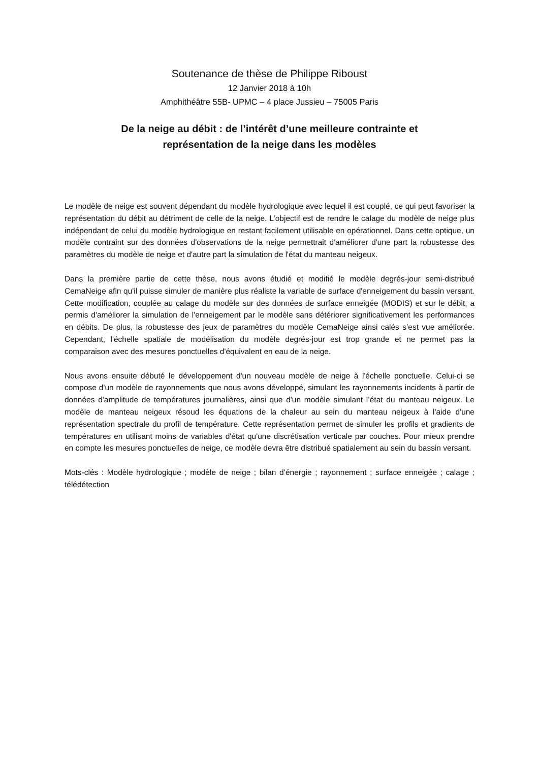Soutenance de thèse de Philippe Riboust
12 Janvier 2018 à 10h
Amphithéâtre 55B- UPMC – 4 place Jussieu – 75005 Paris
De la neige au débit : de l’intérêt d’une meilleure contrainte et
représentation de la neige dans les modèles
Le modèle de neige est souvent dépendant du modèle hydrologique avec lequel il est couplé, ce qui peut favoriser la représentation du débit au détriment de celle de la neige. L’objectif est de rendre le calage du modèle de neige plus indépendant de celui du modèle hydrologique en restant facilement utilisable en opérationnel. Dans cette optique, un modèle contraint sur des données d'observations de la neige permettrait d'améliorer d'une part la robustesse des paramètres du modèle de neige et d'autre part la simulation de l'état du manteau neigeux.
Dans la première partie de cette thèse, nous avons étudié et modifié le modèle degrés-jour semi-distribué CemaNeige afin qu'il puisse simuler de manière plus réaliste la variable de surface d'enneigement du bassin versant. Cette modification, couplée au calage du modèle sur des données de surface enneigée (MODIS) et sur le débit, a permis d'améliorer la simulation de l'enneigement par le modèle sans détériorer significativement les performances en débits. De plus, la robustesse des jeux de paramètres du modèle CemaNeige ainsi calés s’est vue améliorée. Cependant, l'échelle spatiale de modélisation du modèle degrés-jour est trop grande et ne permet pas la comparaison avec des mesures ponctuelles d'équivalent en eau de la neige.
Nous avons ensuite débuté le développement d'un nouveau modèle de neige à l'échelle ponctuelle. Celui-ci se compose d'un modèle de rayonnements que nous avons développé, simulant les rayonnements incidents à partir de données d'amplitude de températures journalières, ainsi que d'un modèle simulant l’état du manteau neigeux. Le modèle de manteau neigeux résoud les équations de la chaleur au sein du manteau neigeux à l'aide d'une représentation spectrale du profil de température. Cette représentation permet de simuler les profils et gradients de températures en utilisant moins de variables d'état qu'une discrétisation verticale par couches. Pour mieux prendre en compte les mesures ponctuelles de neige, ce modèle devra être distribué spatialement au sein du bassin versant.
Mots-clés : Modèle hydrologique ; modèle de neige ; bilan d’énergie ; rayonnement ; surface enneigée ; calage ; télédétection